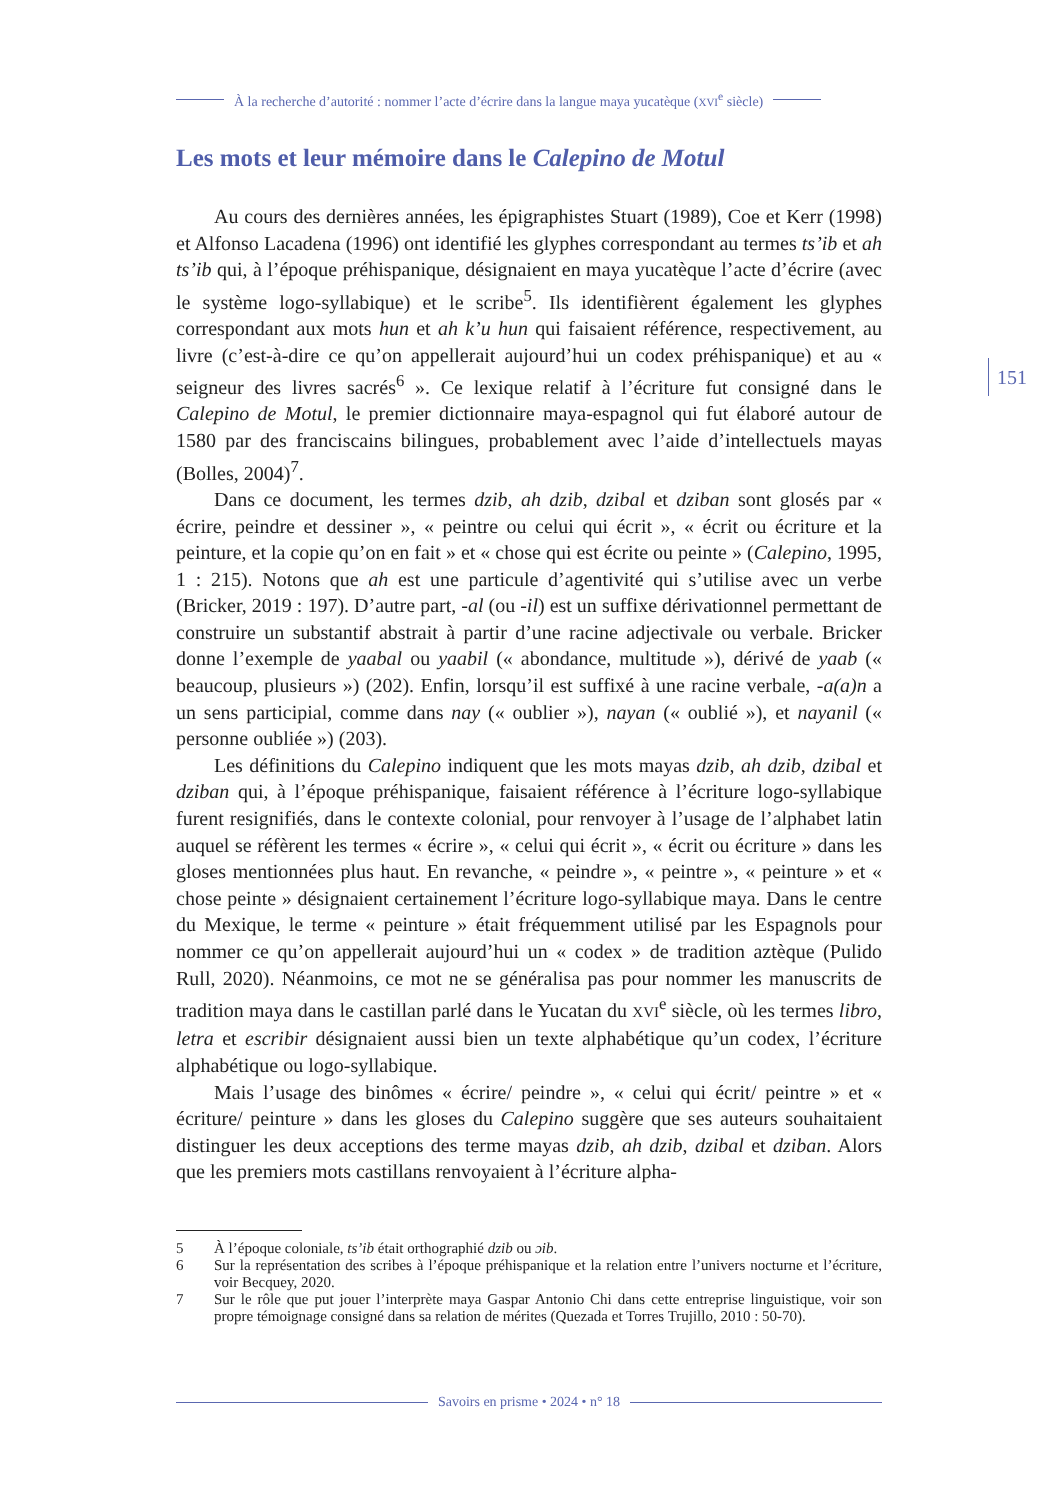À la recherche d’autorité : nommer l’acte d’écrire dans la langue maya yucatèque (XVI<sup>e</sup> siècle)
Les mots et leur mémoire dans le Calepino de Motul
Au cours des dernières années, les épigraphistes Stuart (1989), Coe et Kerr (1998) et Alfonso Lacadena (1996) ont identifié les glyphes correspondant au termes ts’ib et ah ts’ib qui, à l’époque préhispanique, désignaient en maya yucatèque l’acte d’écrire (avec le système logo-syllabique) et le scribe<sup>5</sup>. Ils identifièrent également les glyphes correspondant aux mots hun et ah k’u hun qui faisaient référence, respectivement, au livre (c’est-à-dire ce qu’on appellerait aujourd’hui un codex préhispanique) et au « seigneur des livres sacrés<sup>6</sup> ». Ce lexique relatif à l’écriture fut consigné dans le Calepino de Motul, le premier dictionnaire maya-espagnol qui fut élaboré autour de 1580 par des franciscains bilingues, probablement avec l’aide d’intellectuels mayas (Bolles, 2004)<sup>7</sup>.
Dans ce document, les termes dzib, ah dzib, dzibal et dziban sont glosés par « écrire, peindre et dessiner », « peintre ou celui qui écrit », « écrit ou écriture et la peinture, et la copie qu’on en fait » et « chose qui est écrite ou peinte » (Calepino, 1995, 1 : 215). Notons que ah est une particule d’agentivité qui s’utilise avec un verbe (Bricker, 2019 : 197). D’autre part, -al (ou -il) est un suffixe dérivationnel permettant de construire un substantif abstrait à partir d’une racine adjectivale ou verbale. Bricker donne l’exemple de yaabal ou yaabil (« abondance, multitude »), dérivé de yaab (« beaucoup, plusieurs ») (202). Enfin, lorsqu’il est suffixé à une racine verbale, -a(a)n a un sens participial, comme dans nay (« oublier »), nayan (« oublié »), et nayanil (« personne oubliée ») (203).
Les définitions du Calepino indiquent que les mots mayas dzib, ah dzib, dzibal et dziban qui, à l’époque préhispanique, faisaient référence à l’écriture logo-syllabique furent resignifiés, dans le contexte colonial, pour renvoyer à l’usage de l’alphabet latin auquel se réfèrent les termes « écrire », « celui qui écrit », « écrit ou écriture » dans les gloses mentionnées plus haut. En revanche, « peindre », « peintre », « peinture » et « chose peinte » désignaient certainement l’écriture logo-syllabique maya. Dans le centre du Mexique, le terme « peinture » était fréquemment utilisé par les Espagnols pour nommer ce qu’on appellerait aujourd’hui un « codex » de tradition aztèque (Pulido Rull, 2020). Néanmoins, ce mot ne se généralisa pas pour nommer les manuscrits de tradition maya dans le castillan parlé dans le Yucatan du XVI<sup>e</sup> siècle, où les termes libro, letra et escribir désignaient aussi bien un texte alphabétique qu’un codex, l’écriture alphabétique ou logo-syllabique.
Mais l’usage des binômes « écrire/ peindre », « celui qui écrit/ peintre » et « écriture/ peinture » dans les gloses du Calepino suggère que ses auteurs souhaitaient distinguer les deux acceptions des terme mayas dzib, ah dzib, dzibal et dziban. Alors que les premiers mots castillans renvoyaient à l’écriture alpha-
151
5 À l’époque coloniale, ts’ib était orthographié dzib ou ɔib.
6 Sur la représentation des scribes à l’époque préhispanique et la relation entre l’univers nocturne et l’écriture, voir Becquey, 2020.
7 Sur le rôle que put jouer l’interprète maya Gaspar Antonio Chi dans cette entreprise linguistique, voir son propre témoignage consigné dans sa relation de mérites (Quezada et Torres Trujillo, 2010 : 50-70).
Savoirs en prisme • 2024 • n° 18